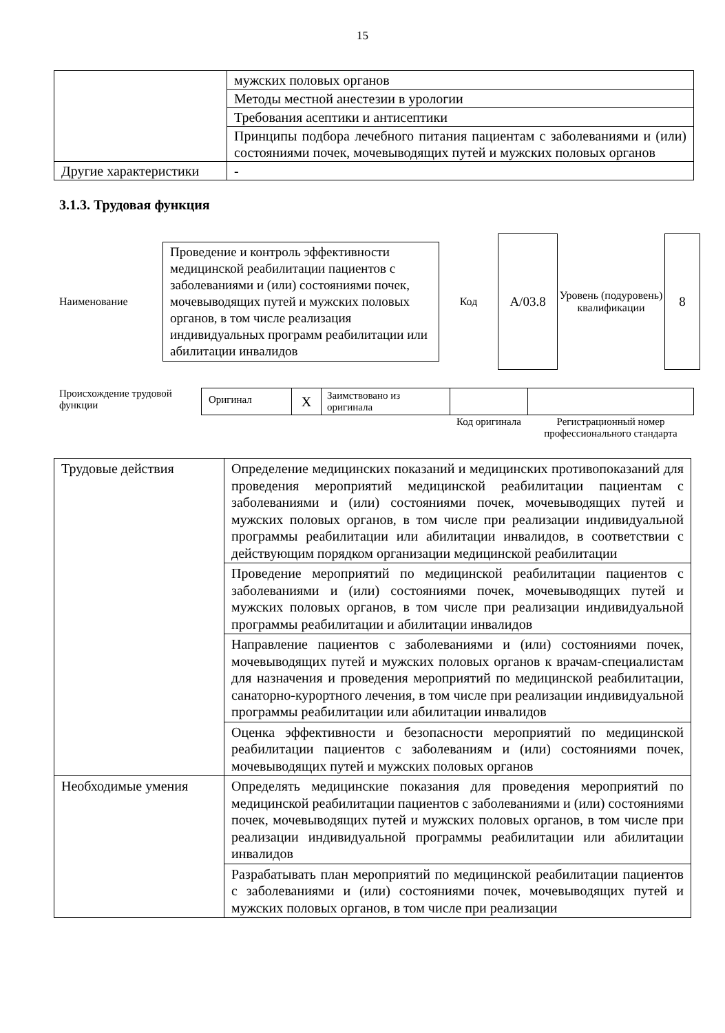15
| | мужских половых органов |
| | Методы местной анестезии в урологии |
| | Требования асептики и антисептики |
| | Принципы подбора лечебного питания пациентам с заболеваниями и (или) состояниями почек, мочевыводящих путей и мужских половых органов |
| Другие характеристики | - |
3.1.3. Трудовая функция
Наименование
Проведение и контроль эффективности медицинской реабилитации пациентов с заболеваниями и (или) состояниями почек, мочевыводящих путей и мужских половых органов, в том числе реализация индивидуальных программ реабилитации или абилитации инвалидов
Код
A/03.8
Уровень (подуровень) квалификации
8
Происхождение трудовой функции
| Оригинал | X | Заимствовано из оригинала | | |
| | | | Код оригинала | Регистрационный номер профессионального стандарта |
| Трудовые действия | Определение медицинских показаний и медицинских противопоказаний для проведения мероприятий медицинской реабилитации пациентам с заболеваниями и (или) состояниями почек, мочевыводящих путей и мужских половых органов, в том числе при реализации индивидуальной программы реабилитации или абилитации инвалидов, в соответствии с действующим порядком организации медицинской реабилитации |
| | Проведение мероприятий по медицинской реабилитации пациентов с заболеваниями и (или) состояниями почек, мочевыводящих путей и мужских половых органов, в том числе при реализации индивидуальной программы реабилитации и абилитации инвалидов |
| | Направление пациентов с заболеваниями и (или) состояниями почек, мочевыводящих путей и мужских половых органов к врачам-специалистам для назначения и проведения мероприятий по медицинской реабилитации, санаторно-курортного лечения, в том числе при реализации индивидуальной программы реабилитации или абилитации инвалидов |
| | Оценка эффективности и безопасности мероприятий по медицинской реабилитации пациентов с заболеваниям и (или) состояниями почек, мочевыводящих путей и мужских половых органов |
| Необходимые умения | Определять медицинские показания для проведения мероприятий по медицинской реабилитации пациентов с заболеваниями и (или) состояниями почек, мочевыводящих путей и мужских половых органов, в том числе при реализации индивидуальной программы реабилитации или абилитации инвалидов |
| | Разрабатывать план мероприятий по медицинской реабилитации пациентов с заболеваниями и (или) состояниями почек, мочевыводящих путей и мужских половых органов, в том числе при реализации |